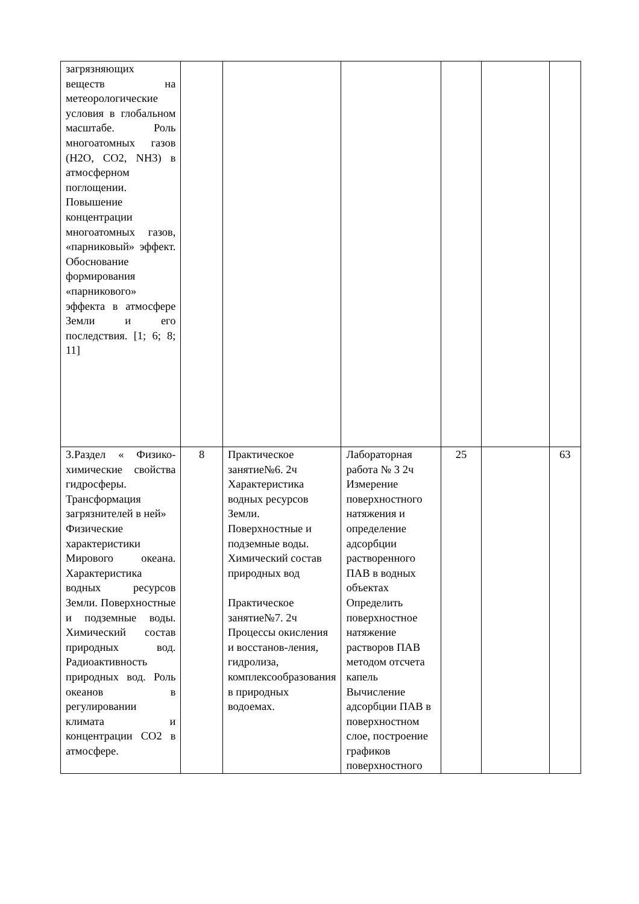| загрязняющих веществ на метеорологические условия в глобальном масштабе. Роль многоатомных газов (H2O, CO2, NH3) в атмосферном поглощении. Повышение концентрации многоатомных газов, «парниковый» эффект. Обоснование формирования «парникового» эффекта в атмосфере Земли и его последствия. [1; 6; 8; 11] | | | | | | |
| 3.Раздел « Физико-химические свойства гидросферы. Трансформация загрязнителей в ней» Физические характеристики Мирового океана. Характеристика водных ресурсов Земли. Поверхностные и подземные воды. Химический состав природных вод. Радиоактивность природных вод. Роль океанов в регулировании климата и концентрации CO2 в атмосфере. | 8 | Практическое занятие№6. 2ч Характеристика водных ресурсов Земли. Поверхностные и подземные воды. Химический состав природных вод Практическое занятие№7. 2ч Процессы окисления и восстанов-ления, гидролиза, комплексообразования в природных водоемах. | Лабораторная работа № 3 2ч Измерение поверхностного натяжения и определение адсорбции растворенного ПАВ в водных объектах Определить поверхностное натяжение растворов ПАВ методом отсчета капель Вычисление адсорбции ПАВ в поверхностном слое, построение графиков поверхностного | 25 | | 63 |